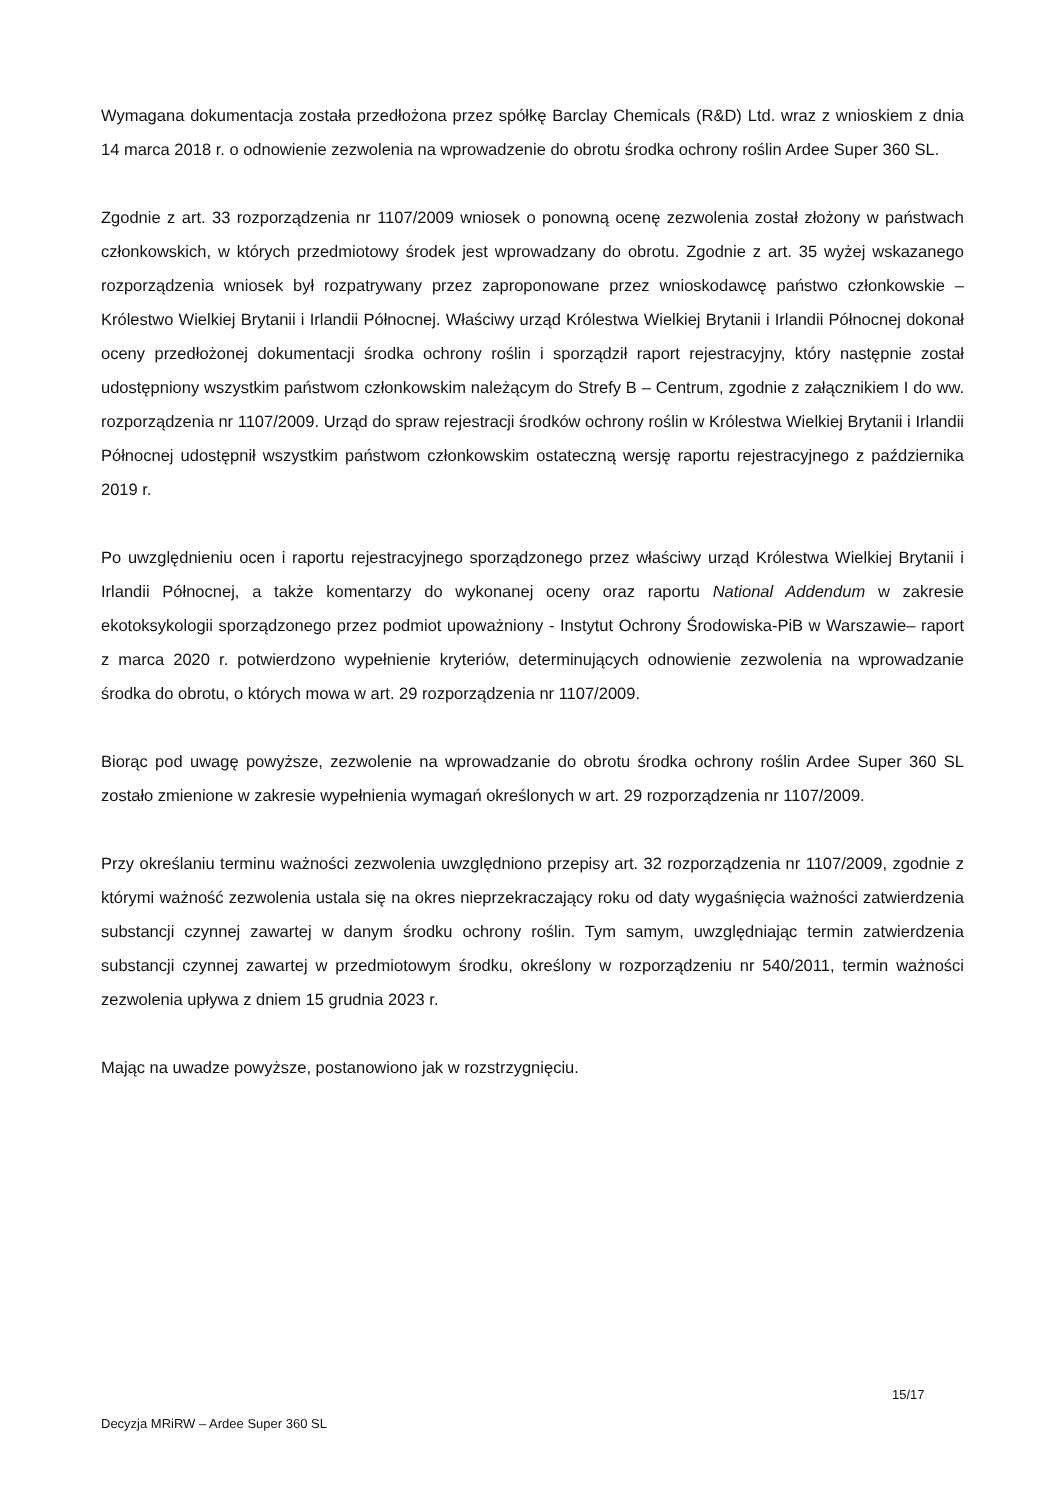Wymagana dokumentacja została przedłożona przez spółkę Barclay Chemicals (R&D) Ltd. wraz z wnioskiem z dnia 14 marca 2018 r. o odnowienie zezwolenia na wprowadzenie do obrotu środka ochrony roślin Ardee Super 360 SL.
Zgodnie z art. 33 rozporządzenia nr 1107/2009 wniosek o ponowną ocenę zezwolenia został złożony w państwach członkowskich, w których przedmiotowy środek jest wprowadzany do obrotu. Zgodnie z art. 35 wyżej wskazanego rozporządzenia wniosek był rozpatrywany przez zaproponowane przez wnioskodawcę państwo członkowskie – Królestwo Wielkiej Brytanii i Irlandii Północnej. Właściwy urząd Królestwa Wielkiej Brytanii i Irlandii Północnej dokonał oceny przedłożonej dokumentacji środka ochrony roślin i sporządził raport rejestracyjny, który następnie został udostępniony wszystkim państwom członkowskim należącym do Strefy B – Centrum, zgodnie z załącznikiem I do ww. rozporządzenia nr 1107/2009. Urząd do spraw rejestracji środków ochrony roślin w Królestwa Wielkiej Brytanii i Irlandii Północnej udostępnił wszystkim państwom członkowskim ostateczną wersję raportu rejestracyjnego z października 2019 r.
Po uwzględnieniu ocen i raportu rejestracyjnego sporządzonego przez właściwy urząd Królestwa Wielkiej Brytanii i Irlandii Północnej, a także komentarzy do wykonanej oceny oraz raportu National Addendum w zakresie ekotoksykologii sporządzonego przez podmiot upoważniony - Instytut Ochrony Środowiska-PiB w Warszawie– raport z marca 2020 r. potwierdzono wypełnienie kryteriów, determinujących odnowienie zezwolenia na wprowadzanie środka do obrotu, o których mowa w art. 29 rozporządzenia nr 1107/2009.
Biorąc pod uwagę powyższe, zezwolenie na wprowadzanie do obrotu środka ochrony roślin Ardee Super 360 SL zostało zmienione w zakresie wypełnienia wymagań określonych w art. 29 rozporządzenia nr 1107/2009.
Przy określaniu terminu ważności zezwolenia uwzględniono przepisy art. 32 rozporządzenia nr 1107/2009, zgodnie z którymi ważność zezwolenia ustala się na okres nieprzekraczający roku od daty wygaśnięcia ważności zatwierdzenia substancji czynnej zawartej w danym środku ochrony roślin. Tym samym, uwzględniając termin zatwierdzenia substancji czynnej zawartej w przedmiotowym środku, określony w rozporządzeniu nr 540/2011, termin ważności zezwolenia upływa z dniem 15 grudnia 2023 r.
Mając na uwadze powyższe, postanowiono jak w rozstrzygnięciu.
15/17
Decyzja MRiRW – Ardee Super 360 SL